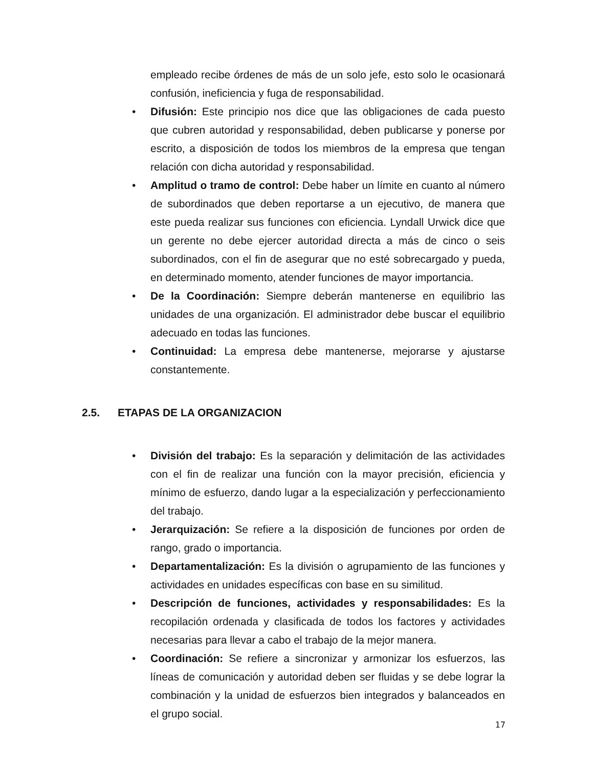empleado recibe órdenes de más de un solo jefe, esto solo le ocasionará confusión, ineficiencia y fuga de responsabilidad.
• Difusión: Este principio nos dice que las obligaciones de cada puesto que cubren autoridad y responsabilidad, deben publicarse y ponerse por escrito, a disposición de todos los miembros de la empresa que tengan relación con dicha autoridad y responsabilidad.
• Amplitud o tramo de control: Debe haber un límite en cuanto al número de subordinados que deben reportarse a un ejecutivo, de manera que este pueda realizar sus funciones con eficiencia. Lyndall Urwick dice que un gerente no debe ejercer autoridad directa a más de cinco o seis subordinados, con el fin de asegurar que no esté sobrecargado y pueda, en determinado momento, atender funciones de mayor importancia.
• De la Coordinación: Siempre deberán mantenerse en equilibrio las unidades de una organización. El administrador debe buscar el equilibrio adecuado en todas las funciones.
• Continuidad: La empresa debe mantenerse, mejorarse y ajustarse constantemente.
2.5. ETAPAS DE LA ORGANIZACION
• División del trabajo: Es la separación y delimitación de las actividades con el fin de realizar una función con la mayor precisión, eficiencia y mínimo de esfuerzo, dando lugar a la especialización y perfeccionamiento del trabajo.
• Jerarquización: Se refiere a la disposición de funciones por orden de rango, grado o importancia.
• Departamentalización: Es la división o agrupamiento de las funciones y actividades en unidades específicas con base en su similitud.
• Descripción de funciones, actividades y responsabilidades: Es la recopilación ordenada y clasificada de todos los factores y actividades necesarias para llevar a cabo el trabajo de la mejor manera.
• Coordinación: Se refiere a sincronizar y armonizar los esfuerzos, las líneas de comunicación y autoridad deben ser fluidas y se debe lograr la combinación y la unidad de esfuerzos bien integrados y balanceados en el grupo social.
17